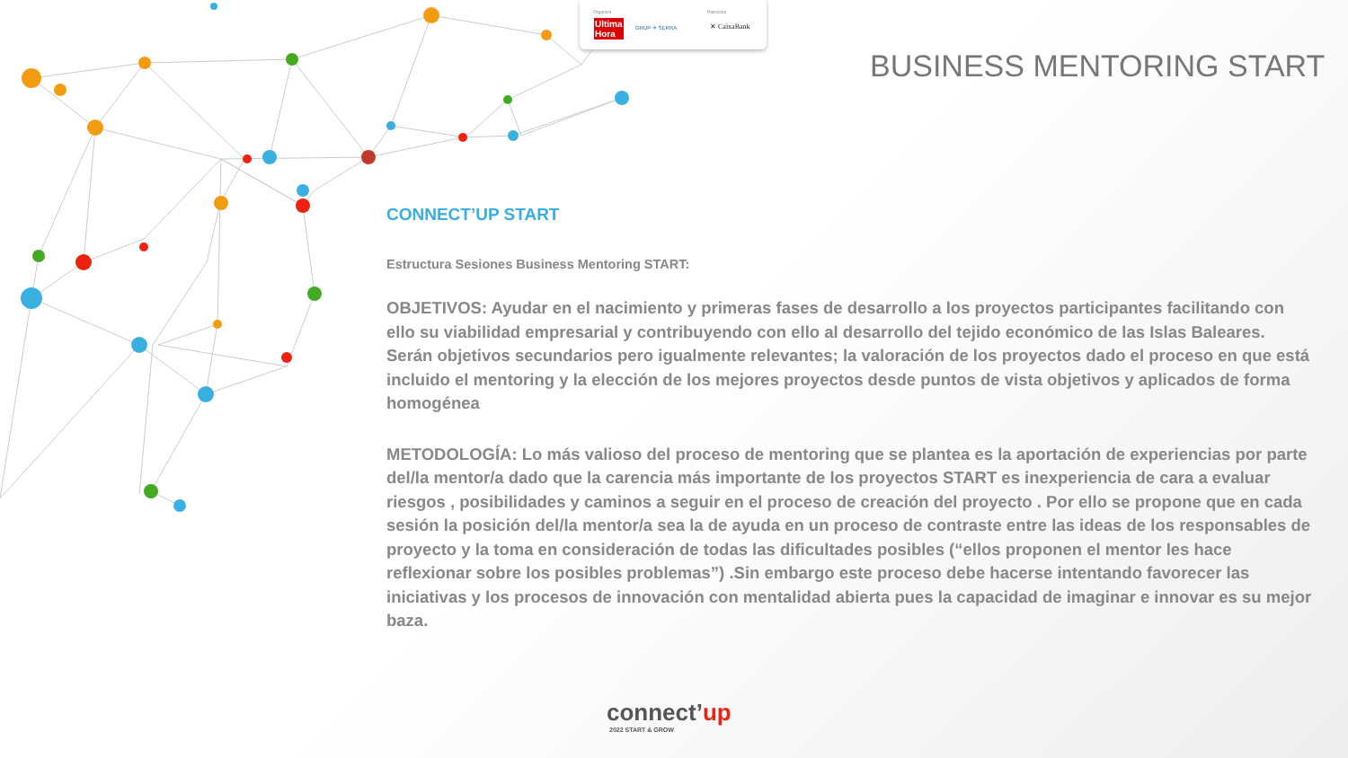Organiza
Ultima
Hora
GRUP ✳ SERRA
Patrocina
✕ CaixaBank
BUSINESS MENTORING START
CONNECT’UP START
Estructura Sesiones Business Mentoring START:
OBJETIVOS: Ayudar en el nacimiento y primeras fases de desarrollo a los proyectos participantes facilitando con ello su viabilidad empresarial y contribuyendo con ello al desarrollo del tejido económico de las Islas Baleares. Serán objetivos secundarios pero igualmente relevantes; la valoración de los proyectos dado el proceso en que está incluido el mentoring y la elección de los mejores proyectos desde puntos de vista objetivos y aplicados de forma homogénea
METODOLOGÍA: Lo más valioso del proceso de mentoring que se plantea es la aportación de experiencias por parte del/la mentor/a dado que la carencia más importante de los proyectos START es inexperiencia de cara a evaluar riesgos , posibilidades y caminos a seguir en el proceso de creación del proyecto . Por ello se propone que en cada sesión la posición del/la mentor/a sea la de ayuda en un proceso de contraste entre las ideas de los responsables de proyecto y la toma en consideración de todas las dificultades posibles (“ellos proponen el mentor les hace reflexionar sobre los posibles problemas”) .Sin embargo este proceso debe hacerse intentando favorecer las iniciativas y los procesos de innovación con mentalidad abierta pues la capacidad de imaginar e innovar es su mejor baza.
connect’up
2022 START & GROW